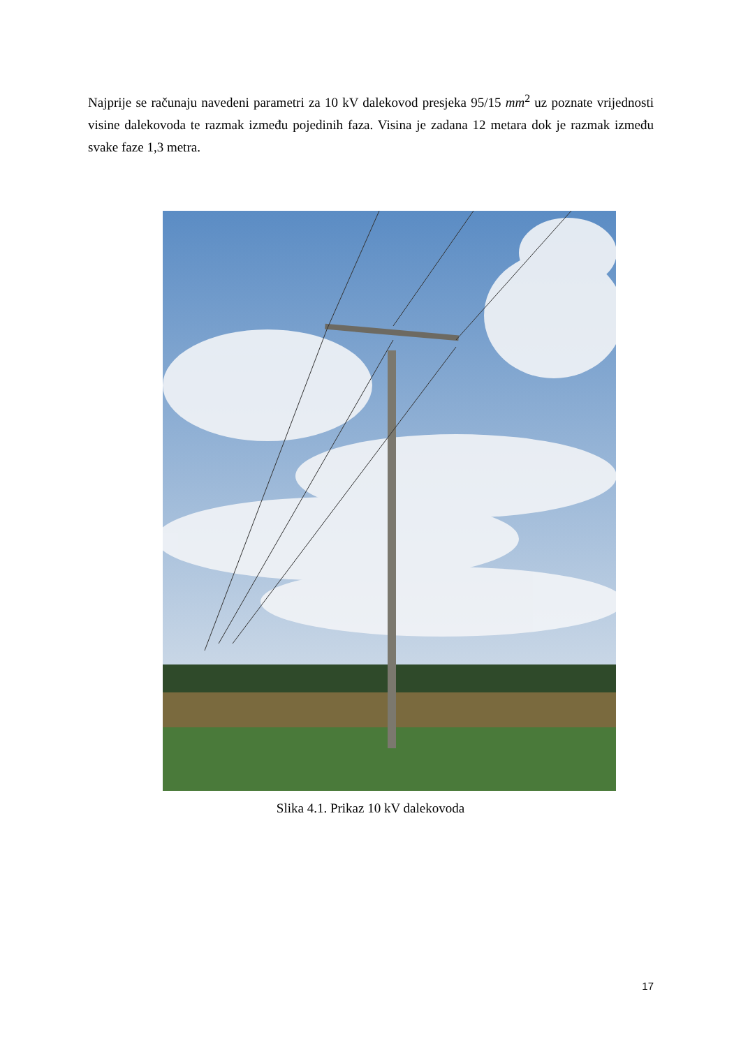Najprije se računaju navedeni parametri za 10 kV dalekovod presjeka 95/15 mm<sup>2</sup> uz poznate vrijednosti visine dalekovoda te razmak između pojedinih faza. Visina je zadana 12 metara dok je razmak između svake faze 1,3 metra.
Slika 4.1. Prikaz 10 kV dalekovoda
17